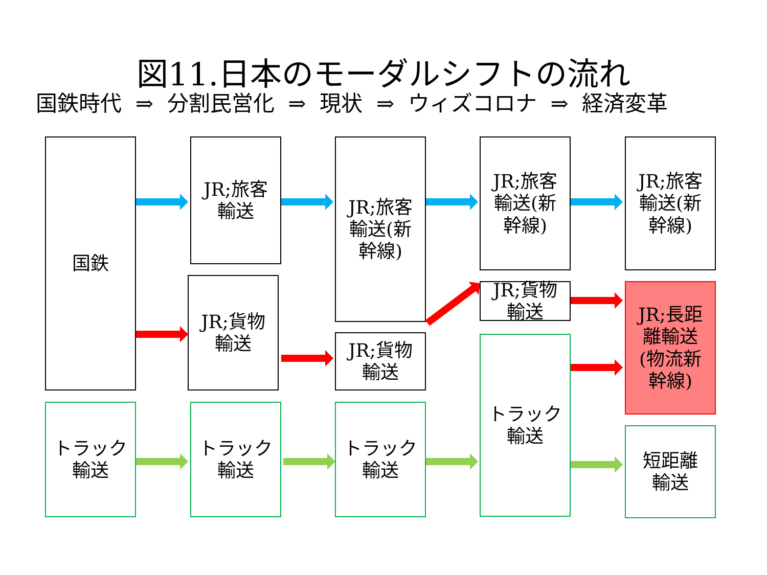図11.日本のモーダルシフトの流れ
国鉄時代 ⇒ 分割民営化 ⇒ 現状 ⇒ ウィズコロナ ⇒ 経済変革
国鉄
JR;旅客
輸送
JR;貨物
輸送
JR;旅客
輸送(新
幹線)
JR;貨物
輸送
JR;旅客
輸送(新
幹線)
JR;貨物
輸送
トラック
輸送
JR;旅客
輸送(新
幹線)
JR;長距
離輸送
(物流新
幹線)
短距離
輸送
トラック
輸送
トラック
輸送
トラック
輸送